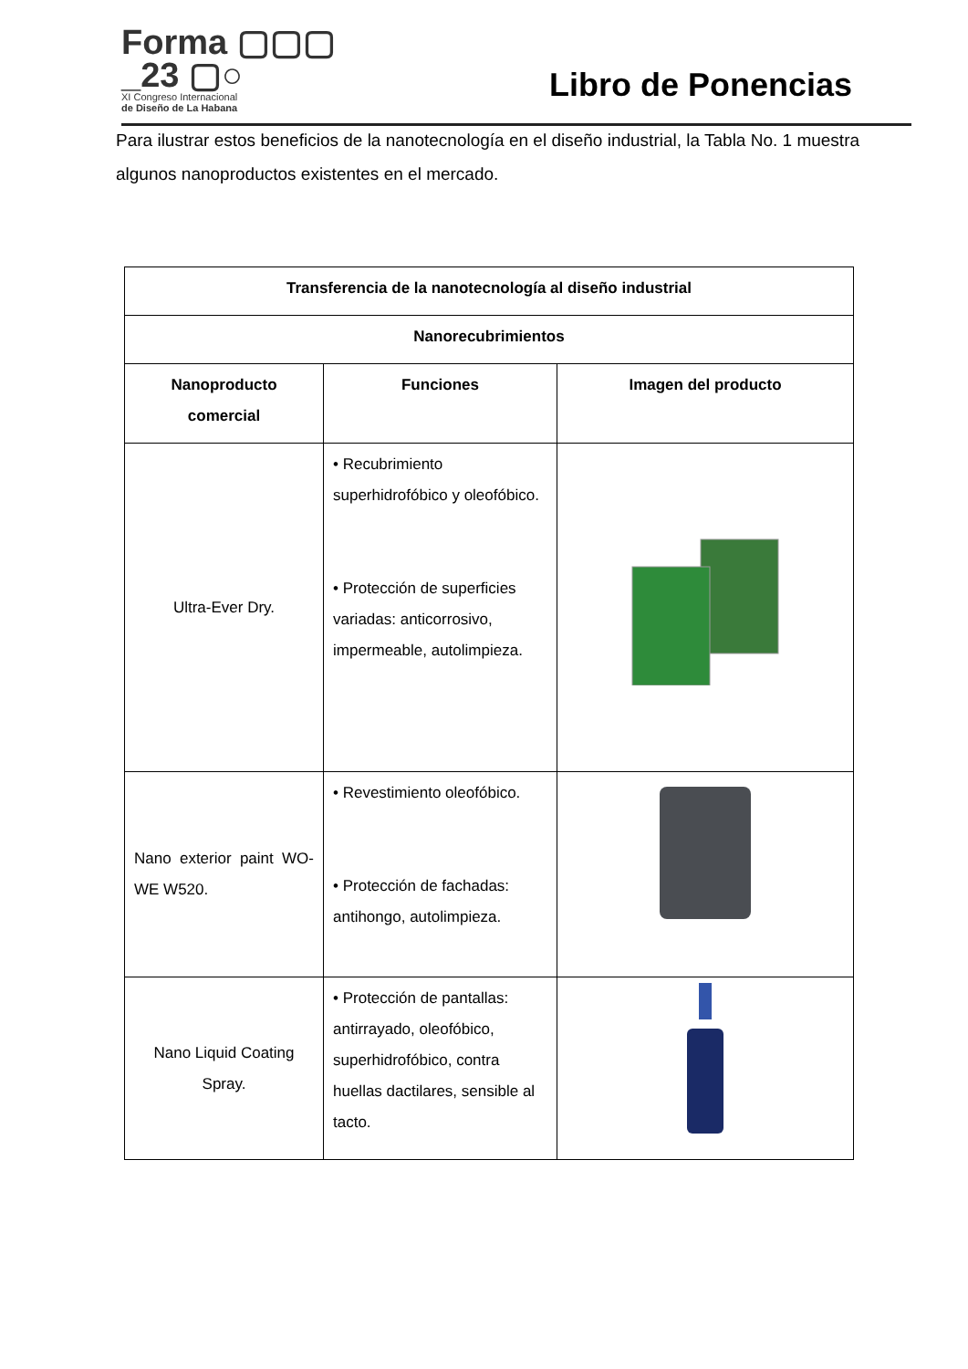Forma ▢▢▢
_23 ▢○
XI Congreso Internacional
de Diseño de La Habana
Libro de Ponencias
Para ilustrar estos beneficios de la nanotecnología en el diseño industrial, la Tabla No. 1 muestra algunos nanoproductos existentes en el mercado.
| Transferencia de la nanotecnología al diseño industrial | | |
| --- | --- | --- |
| Nanorecubrimientos | | |
| Nanoproducto comercial | Funciones | Imagen del producto |
| Ultra-Ever Dry. | • Recubrimiento superhidrofóbico y oleofóbico. • Protección de superficies variadas: anticorrosivo, impermeable, autolimpieza. | |
| Nano exterior paint WO-WE W520. | • Revestimiento oleofóbico. • Protección de fachadas: antihongo, autolimpieza. | |
| Nano Liquid Coating Spray. | • Protección de pantallas: antirrayado, oleofóbico, superhidrofóbico, contra huellas dactilares, sensible al tacto. | |